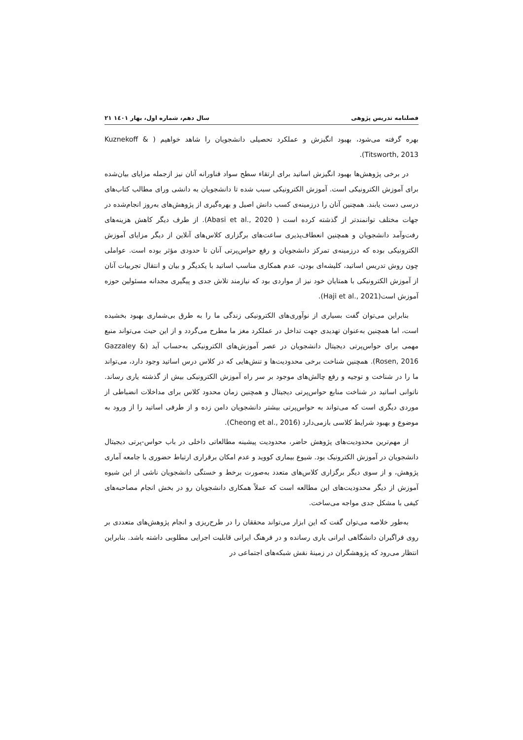فصلنامه تدریس پژوهی سال دهم، شماره اول، بهار ۱٤۰۱ ۲۱
بهره گرفته می‌شود، بهبود انگیزش و عملکرد تحصیلی دانشجویان را شاهد خواهیم ( Kuznekoff & Titsworth, 2013).
در برخی پژوهش‌ها بهبود انگیزش اساتید برای ارتقاء سطح سواد فناورانه آنان نیز ازجمله مزایای بیان‌شده برای آموزش الکترونیکی است. آموزش الکترونیکی سبب شده تا دانشجویان به دانشی ورای مطالب کتاب‌های درسی دست یابند. همچنین آنان را درزمینه‌ی کسب دانش اصیل و بهره‌گیری از پژوهش‌های به‌روز انجام‌شده در جهات مختلف توانمندتر از گذشته کرده است ( Abasi et al., 2020). از طرف دیگر کاهش هزینه‌های رفت‌وآمد دانشجویان و همچنین انعطاف‌پذیری ساعت‌های برگزاری کلاس‌های آنلاین از دیگر مزایای آموزش الکترونیکی بوده که درزمینه‌ی تمرکز دانشجویان و رفع حواس‌پرتی آنان تا حدودی مؤثر بوده است. عواملی چون روش تدریس اساتید، کلیشه‌ای بودن، عدم همکاری مناسب اساتید با یکدیگر و بیان و انتقال تجربیات آنان از آموزش الکترونیکی با همتایان خود نیز از مواردی بود که نیازمند تلاش جدی و پیگیری مجدانه مسئولین حوزه آموزش است(Haji et al., 2021).
بنابراین می‌توان گفت بسیاری از نوآوری‌های الکترونیکی زندگی ما را به طرق بی‌شماری بهبود بخشیده است، اما همچنین به‌عنوان تهدیدی جهت تداخل در عملکرد مغز ما مطرح می‌گردد و از این حیث می‌تواند منبع مهمی برای حواس‌پرتی دیجیتال دانشجویان در عصر آموزش‌های الکترونیکی به‌حساب آید (Gazzaley & Rosen, 2016). همچنین شناخت برخی محدودیت‌ها و تنش‌هایی که در کلاس درس اساتید وجود دارد، می‌تواند ما را در شناخت و توجیه و رفع چالش‌های موجود بر سر راه آموزش الکترونیکی بیش از گذشته یاری رساند. ناتوانی اساتید در شناخت منابع حواس‌پرتی دیجیتال و همچنین زمان محدود کلاس برای مداخلات انضباطی از موردی دیگری است که می‌تواند به حواس‌پرتی بیشتر دانشجویان دامن زده و از طرفی اساتید را از ورود به موضوع و بهبود شرایط کلاسی بازمی‌دارد (Cheong et al., 2016).
از مهم‌ترین محدودیت‌های پژوهش حاضر، محدودیت پیشینه مطالعاتی داخلی در باب حواس-پرتی دیجیتال دانشجویان در آموزش الکترونیک بود. شیوع بیماری کووید و عدم امکان برقراری ارتباط حضوری با جامعه آماری پژوهش، و از سوی دیگر برگزاری کلاس‌های متعدد به‌صورت برخط و خستگی دانشجویان ناشی از این شیوه آموزش از دیگر محدودیت‌های این مطالعه است که عملاً همکاری دانشجویان رو در بخش انجام مصاحبه‌های کیفی با مشکل جدی مواجه می‌ساخت.
به‌طور خلاصه می‌توان گفت که این ابزار می‌تواند محققان را در طرح‌ریزی و انجام پژوهش‌های متعددی بر روی فراگیران دانشگاهی ایرانی یاری رسانده و در فرهنگ ایرانی قابلیت اجرایی مطلوبی داشته باشد. بنابراین انتظار می‌رود که پژوهشگران در زمینهٔ نقش شبکه‌های اجتماعی در